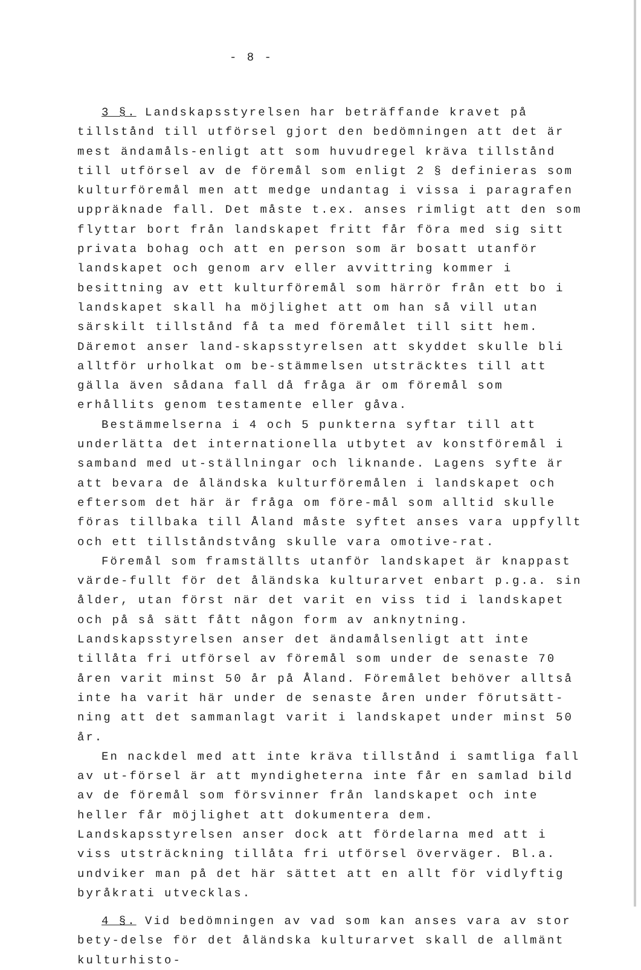- 8 -
3 §. Landskapsstyrelsen har beträffande kravet på tillstånd till utförsel gjort den bedömningen att det är mest ändamåls-enligt att som huvudregel kräva tillstånd till utförsel av de föremål som enligt 2 § definieras som kulturföremål men att medge undantag i vissa i paragrafen uppräknade fall. Det måste t.ex. anses rimligt att den som flyttar bort från landskapet fritt får föra med sig sitt privata bohag och att en person som är bosatt utanför landskapet och genom arv eller avvittring kommer i besittning av ett kulturföremål som härrör från ett bo i landskapet skall ha möjlighet att om han så vill utan särskilt tillstånd få ta med föremålet till sitt hem. Däremot anser land-skapsstyrelsen att skyddet skulle bli alltför urholkat om be-stämmelsen utsträcktes till att gälla även sådana fall då fråga är om föremål som erhållits genom testamente eller gåva.
Bestämmelserna i 4 och 5 punkterna syftar till att underlätta det internationella utbytet av konstföremål i samband med ut-ställningar och liknande. Lagens syfte är att bevara de åländska kulturföremålen i landskapet och eftersom det här är fråga om före-mål som alltid skulle föras tillbaka till Åland måste syftet anses vara uppfyllt och ett tillståndstvång skulle vara omotive-rat.
Föremål som framställts utanför landskapet är knappast värde-fullt för det åländska kulturarvet enbart p.g.a. sin ålder, utan först när det varit en viss tid i landskapet och på så sätt fått någon form av anknytning. Landskapsstyrelsen anser det ändamålsenligt att inte tillåta fri utförsel av föremål som under de senaste 70 åren varit minst 50 år på Åland. Föremålet behöver alltså inte ha varit här under de senaste åren under förutsätt-ning att det sammanlagt varit i landskapet under minst 50 år.
En nackdel med att inte kräva tillstånd i samtliga fall av ut-försel är att myndigheterna inte får en samlad bild av de föremål som försvinner från landskapet och inte heller får möjlighet att dokumentera dem. Landskapsstyrelsen anser dock att fördelarna med att i viss utsträckning tillåta fri utförsel överväger. Bl.a. undviker man på det här sättet att en allt för vidlyftig byråkrati utvecklas.
4 §. Vid bedömningen av vad som kan anses vara av stor bety-delse för det åländska kulturarvet skall de allmänt kulturhisto-